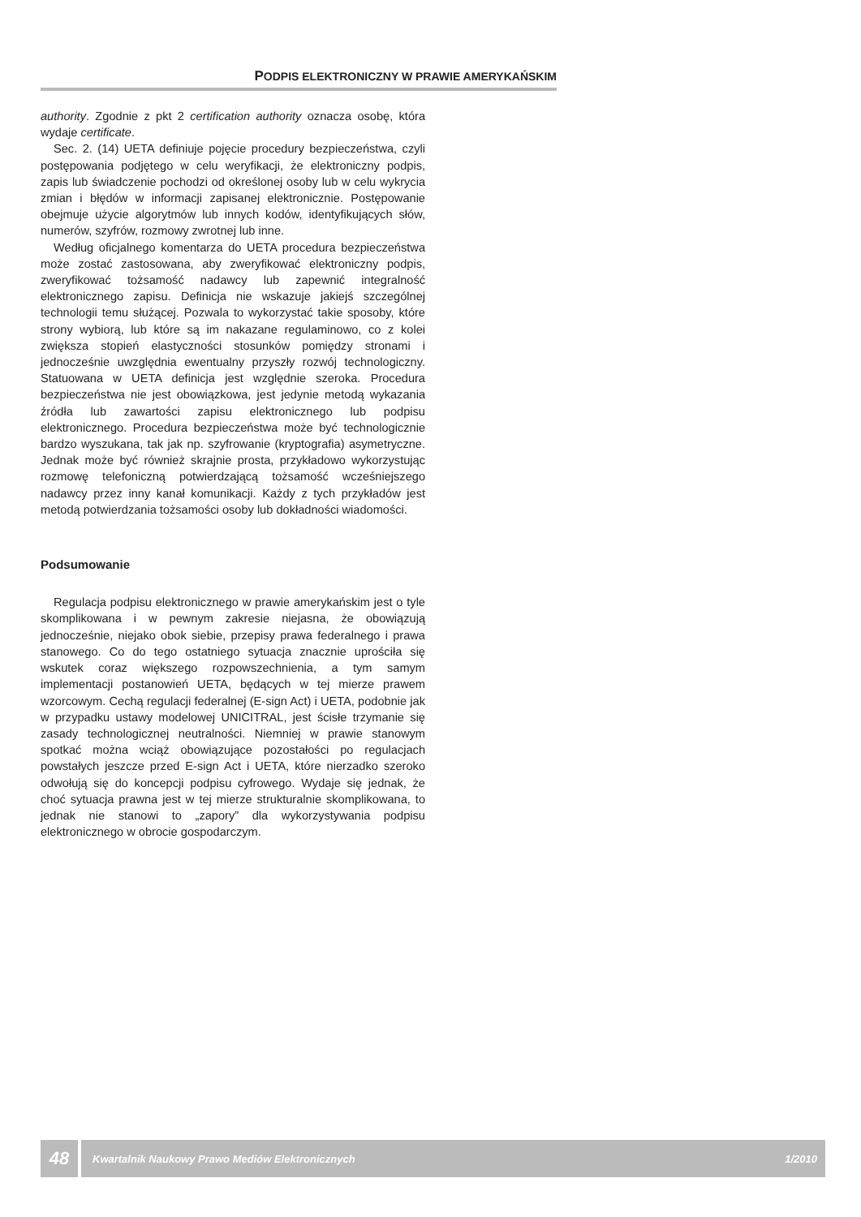PODPIS ELEKTRONICZNY W PRAWIE AMERYKAŃSKIM
authority. Zgodnie z pkt 2 certification authority oznacza osobę, która wydaje certificate.
Sec. 2. (14) UETA definiuje pojęcie procedury bezpieczeństwa, czyli postępowania podjętego w celu weryfikacji, że elektroniczny podpis, zapis lub świadczenie pochodzi od określonej osoby lub w celu wykrycia zmian i błędów w informacji zapisanej elektronicznie. Postępowanie obejmuje użycie algorytmów lub innych kodów, identyfikujących słów, numerów, szyfrów, rozmowy zwrotnej lub inne.
Według oficjalnego komentarza do UETA procedura bezpieczeństwa może zostać zastosowana, aby zweryfikować elektroniczny podpis, zweryfikować tożsamość nadawcy lub zapewnić integralność elektronicznego zapisu. Definicja nie wskazuje jakiejś szczególnej technologii temu służącej. Pozwala to wykorzystać takie sposoby, które strony wybiorą, lub które są im nakazane regulaminowo, co z kolei zwiększa stopień elastyczności stosunków pomiędzy stronami i jednocześnie uwzględnia ewentualny przyszły rozwój technologiczny. Statuowana w UETA definicja jest względnie szeroka. Procedura bezpieczeństwa nie jest obowiązkowa, jest jedynie metodą wykazania źródła lub zawartości zapisu elektronicznego lub podpisu elektronicznego. Procedura bezpieczeństwa może być technologicznie bardzo wyszukana, tak jak np. szyfrowanie (kryptografia) asymetryczne. Jednak może być również skrajnie prosta, przykładowo wykorzystując rozmowę telefoniczną potwierdzającą tożsamość wcześniejszego nadawcy przez inny kanał komunikacji. Każdy z tych przykładów jest metodą potwierdzania tożsamości osoby lub dokładności wiadomości.
Podsumowanie
Regulacja podpisu elektronicznego w prawie amerykańskim jest o tyle skomplikowana i w pewnym zakresie niejasna, że obowiązują jednocześnie, niejako obok siebie, przepisy prawa federalnego i prawa stanowego. Co do tego ostatniego sytuacja znacznie uprościła się wskutek coraz większego rozpowszechnienia, a tym samym implementacji postanowień UETA, będących w tej mierze prawem wzorcowym. Cechą regulacji federalnej (E-sign Act) i UETA, podobnie jak w przypadku ustawy modelowej UNICITRAL, jest ścisłe trzymanie się zasady technologicznej neutralności. Niemniej w prawie stanowym spotkać można wciąż obowiązujące pozostałości po regulacjach powstałych jeszcze przed E-sign Act i UETA, które nierzadko szeroko odwołują się do koncepcji podpisu cyfrowego. Wydaje się jednak, że choć sytuacja prawna jest w tej mierze strukturalnie skomplikowana, to jednak nie stanowi to „zapory” dla wykorzystywania podpisu elektronicznego w obrocie gospodarczym.
48
Kwartalnik Naukowy Prawo Mediów Elektronicznych 1/2010